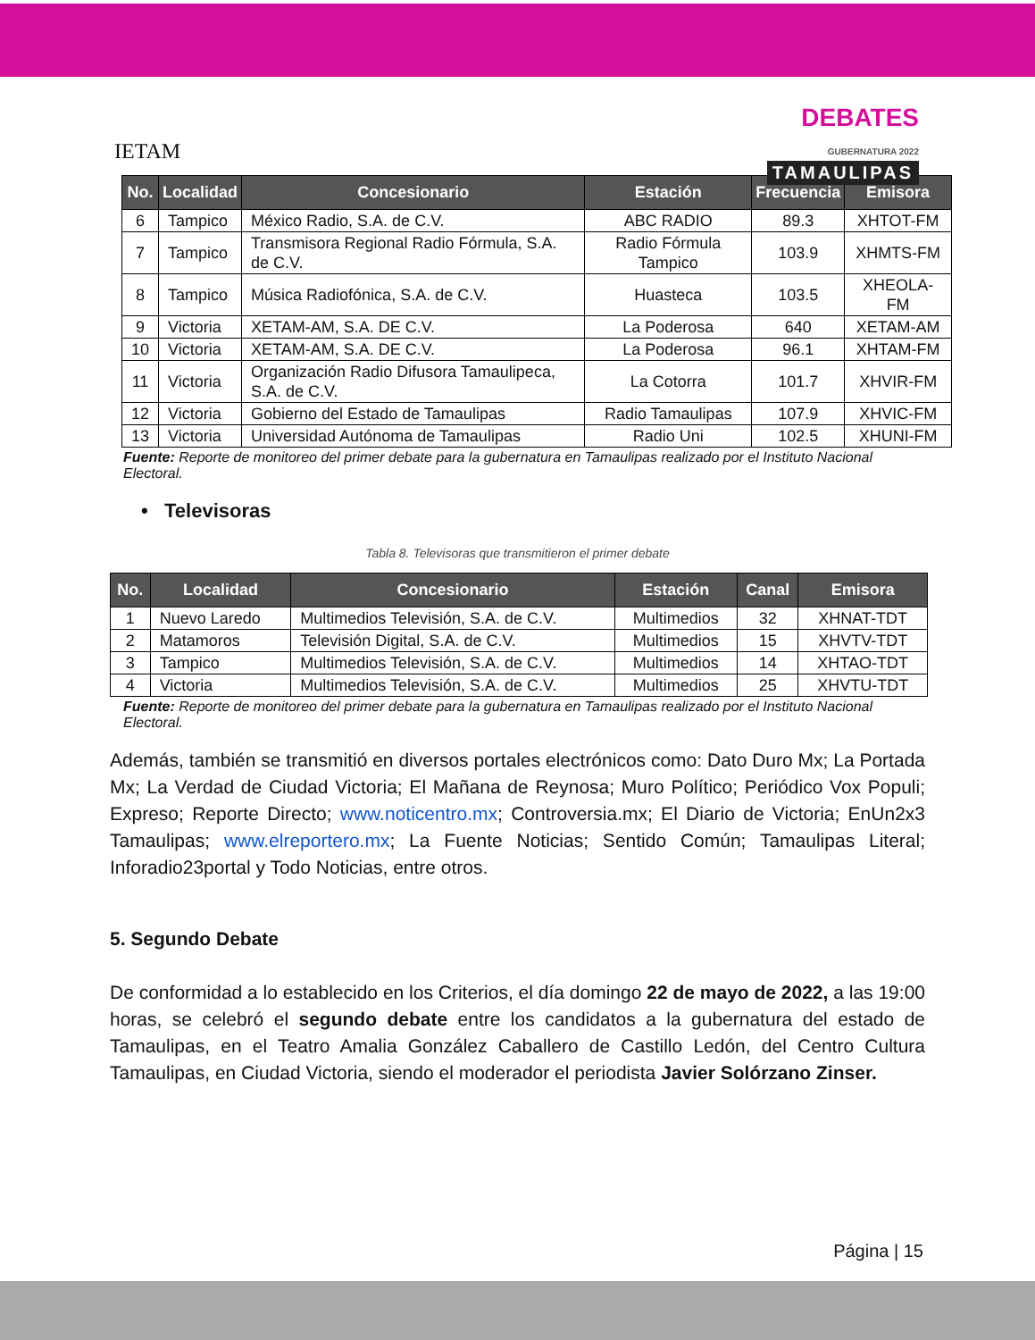IETAM
DEBATES
GUBERNATURA 2022
TAMAULIPAS
| No. | Localidad | Concesionario | Estación | Frecuencia | Emisora |
| --- | --- | --- | --- | --- | --- |
| 6 | Tampico | México Radio, S.A. de C.V. | ABC RADIO | 89.3 | XHTOT-FM |
| 7 | Tampico | Transmisora Regional Radio Fórmula, S.A. de C.V. | Radio Fórmula Tampico | 103.9 | XHMTS-FM |
| 8 | Tampico | Música Radiofónica, S.A. de C.V. | Huasteca | 103.5 | XHEOLA-FM |
| 9 | Victoria | XETAM-AM, S.A. DE C.V. | La Poderosa | 640 | XETAM-AM |
| 10 | Victoria | XETAM-AM, S.A. DE C.V. | La Poderosa | 96.1 | XHTAM-FM |
| 11 | Victoria | Organización Radio Difusora Tamaulipeca, S.A. de C.V. | La Cotorra | 101.7 | XHVIR-FM |
| 12 | Victoria | Gobierno del Estado de Tamaulipas | Radio Tamaulipas | 107.9 | XHVIC-FM |
| 13 | Victoria | Universidad Autónoma de Tamaulipas | Radio Uni | 102.5 | XHUNI-FM |
Fuente: Reporte de monitoreo del primer debate para la gubernatura en Tamaulipas realizado por el Instituto Nacional Electoral.
• Televisoras
Tabla 8. Televisoras que transmitieron el primer debate
| No. | Localidad | Concesionario | Estación | Canal | Emisora |
| --- | --- | --- | --- | --- | --- |
| 1 | Nuevo Laredo | Multimedios Televisión, S.A. de C.V. | Multimedios | 32 | XHNAT-TDT |
| 2 | Matamoros | Televisión Digital, S.A. de C.V. | Multimedios | 15 | XHVTV-TDT |
| 3 | Tampico | Multimedios Televisión, S.A. de C.V. | Multimedios | 14 | XHTAO-TDT |
| 4 | Victoria | Multimedios Televisión, S.A. de C.V. | Multimedios | 25 | XHVTU-TDT |
Fuente: Reporte de monitoreo del primer debate para la gubernatura en Tamaulipas realizado por el Instituto Nacional Electoral.
Además, también se transmitió en diversos portales electrónicos como: Dato Duro Mx; La Portada Mx; La Verdad de Ciudad Victoria; El Mañana de Reynosa; Muro Político; Periódico Vox Populi; Expreso; Reporte Directo; www.noticentro.mx; Controversia.mx; El Diario de Victoria; EnUn2x3 Tamaulipas; www.elreportero.mx; La Fuente Noticias; Sentido Común; Tamaulipas Literal; Inforadio23portal y Todo Noticias, entre otros.
5. Segundo Debate
De conformidad a lo establecido en los Criterios, el día domingo 22 de mayo de 2022, a las 19:00 horas, se celebró el segundo debate entre los candidatos a la gubernatura del estado de Tamaulipas, en el Teatro Amalia González Caballero de Castillo Ledón, del Centro Cultura Tamaulipas, en Ciudad Victoria, siendo el moderador el periodista Javier Solórzano Zinser.
Página | 15